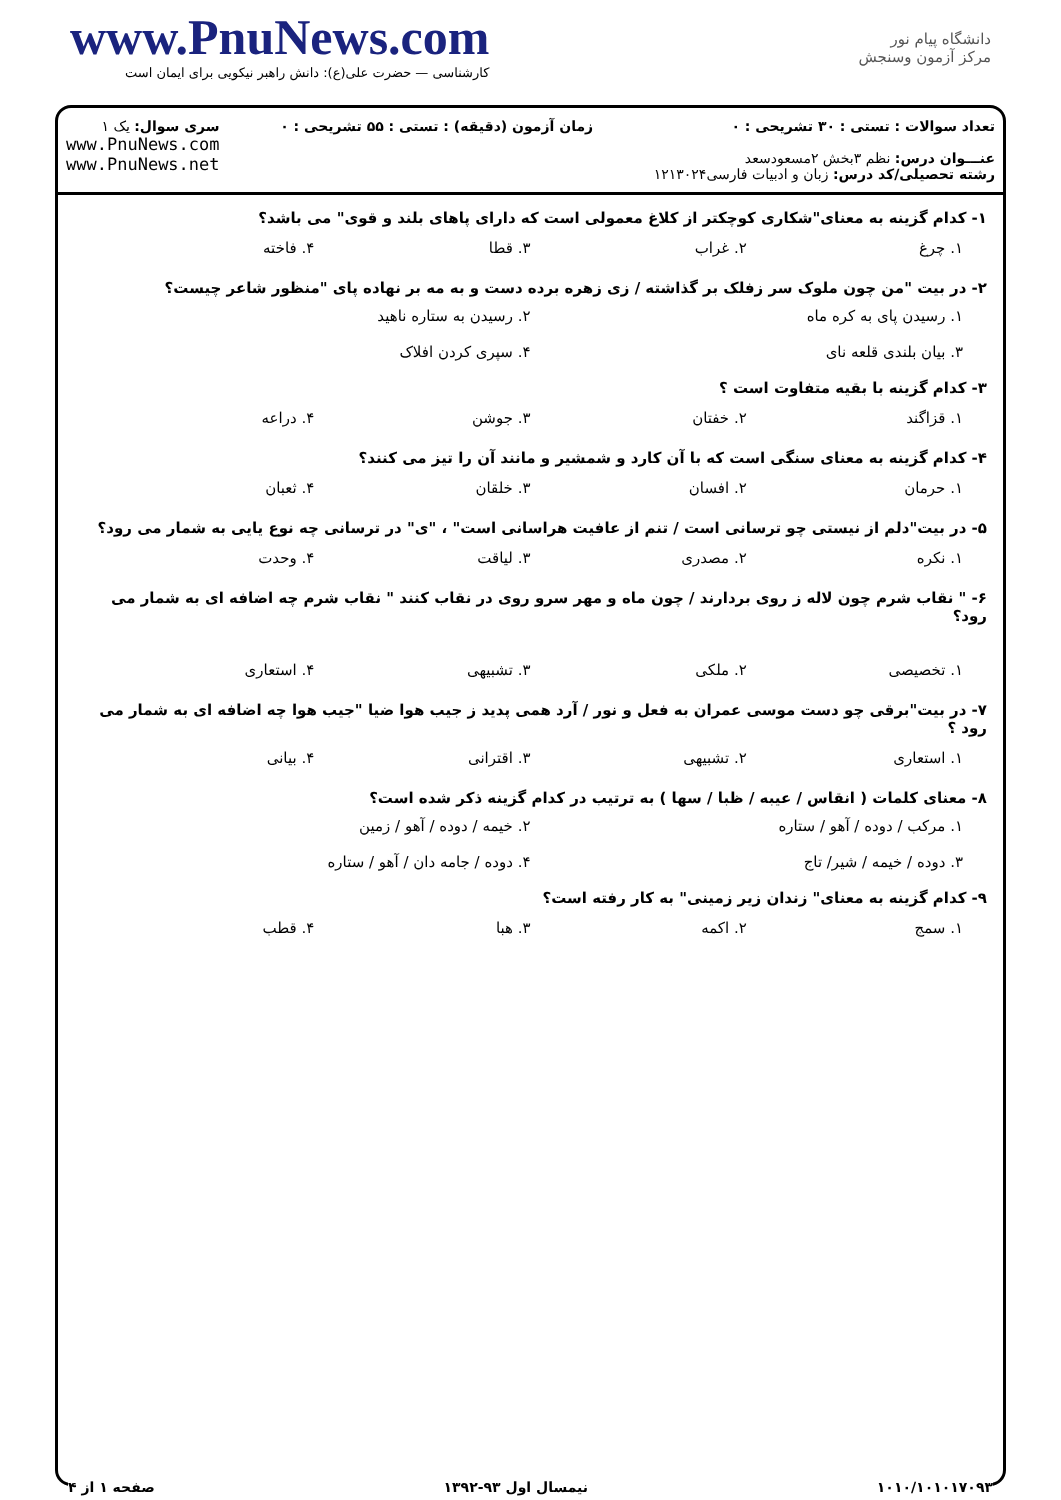www.PnuNews.com
کارشناسی — حضرت علی(ع): دانش راهبر نیکویی برای ایمان است
دانشگاه پیام نور
مرکز آزمون وسنجش
تعداد سوالات : تستی : ۳۰ تشریحی : ۰
عنـــوان درس: نظم ۳بخش ۲مسعودسعد
رشته تحصیلی/کد درس: زبان و ادبیات فارسی۱۲۱۳۰۲۴
زمان آزمون (دقیقه) : تستی : ۵۵ تشریحی : ۰
سری سوال: یک ۱
www.PnuNews.com
www.PnuNews.net
۱- کدام گزینه به معنای"شکاری کوچکتر از کلاغ معمولی است که دارای پاهای بلند و قوی" می باشد؟
۱. چرغ ۲. غراب ۳. قطا ۴. فاخته
۲- در بیت "من چون ملوک سر زفلک بر گذاشته / زی زهره برده دست و به مه بر نهاده پای "منظور شاعر چیست؟
۱. رسیدن پای به کره ماه ۲. رسیدن به ستاره ناهید ۳. بیان بلندی قلعه نای ۴. سپری کردن افلاک
۳- کدام گزینه با بقیه متفاوت است ؟
۱. قزاگند ۲. خفتان ۳. جوشن ۴. دراعه
۴- کدام گزینه به معنای سنگی است که با آن کارد و شمشیر و مانند آن را تیز می کنند؟
۱. حرمان ۲. افسان ۳. خلقان ۴. ثعبان
۵- در بیت"دلم از نیستی چو ترسانی است / تنم از عافیت هراسانی است" ، "ی" در ترسانی چه نوع یایی به شمار می رود؟
۱. نکره ۲. مصدری ۳. لیاقت ۴. وحدت
۶- " نقاب شرم چون لاله ز روی بردارند / چون ماه و مهر سرو روی در نقاب کنند " نقاب شرم چه اضافه ای به شمار می رود؟
۱. تخصیصی ۲. ملکی ۳. تشبیهی ۴. استعاری
۷- در بیت"برقی چو دست موسی عمران به فعل و نور / آرد همی پدید ز جیب هوا ضیا "جیب هوا چه اضافه ای به شمار می رود ؟
۱. استعاری ۲. تشبیهی ۳. اقترانی ۴. بیانی
۸- معنای کلمات ( انقاس / عیبه / ظبا / سها ) به ترتیب در کدام گزینه ذکر شده است؟
۱. مرکب / دوده / آهو / ستاره ۲. خیمه / دوده / آهو / زمین ۳. دوده / خیمه / شیر/ تاج ۴. دوده / جامه دان / آهو / ستاره
۹- کدام گزینه به معنای" زندان زیر زمینی" به کار رفته است؟
۱. سمج ۲. اکمه ۳. هبا ۴. قطب
۱۰۱۰/۱۰۱۰۱۷۰۹۳ نیمسال اول ۹۳-۱۳۹۲ صفحه ۱ از ۴